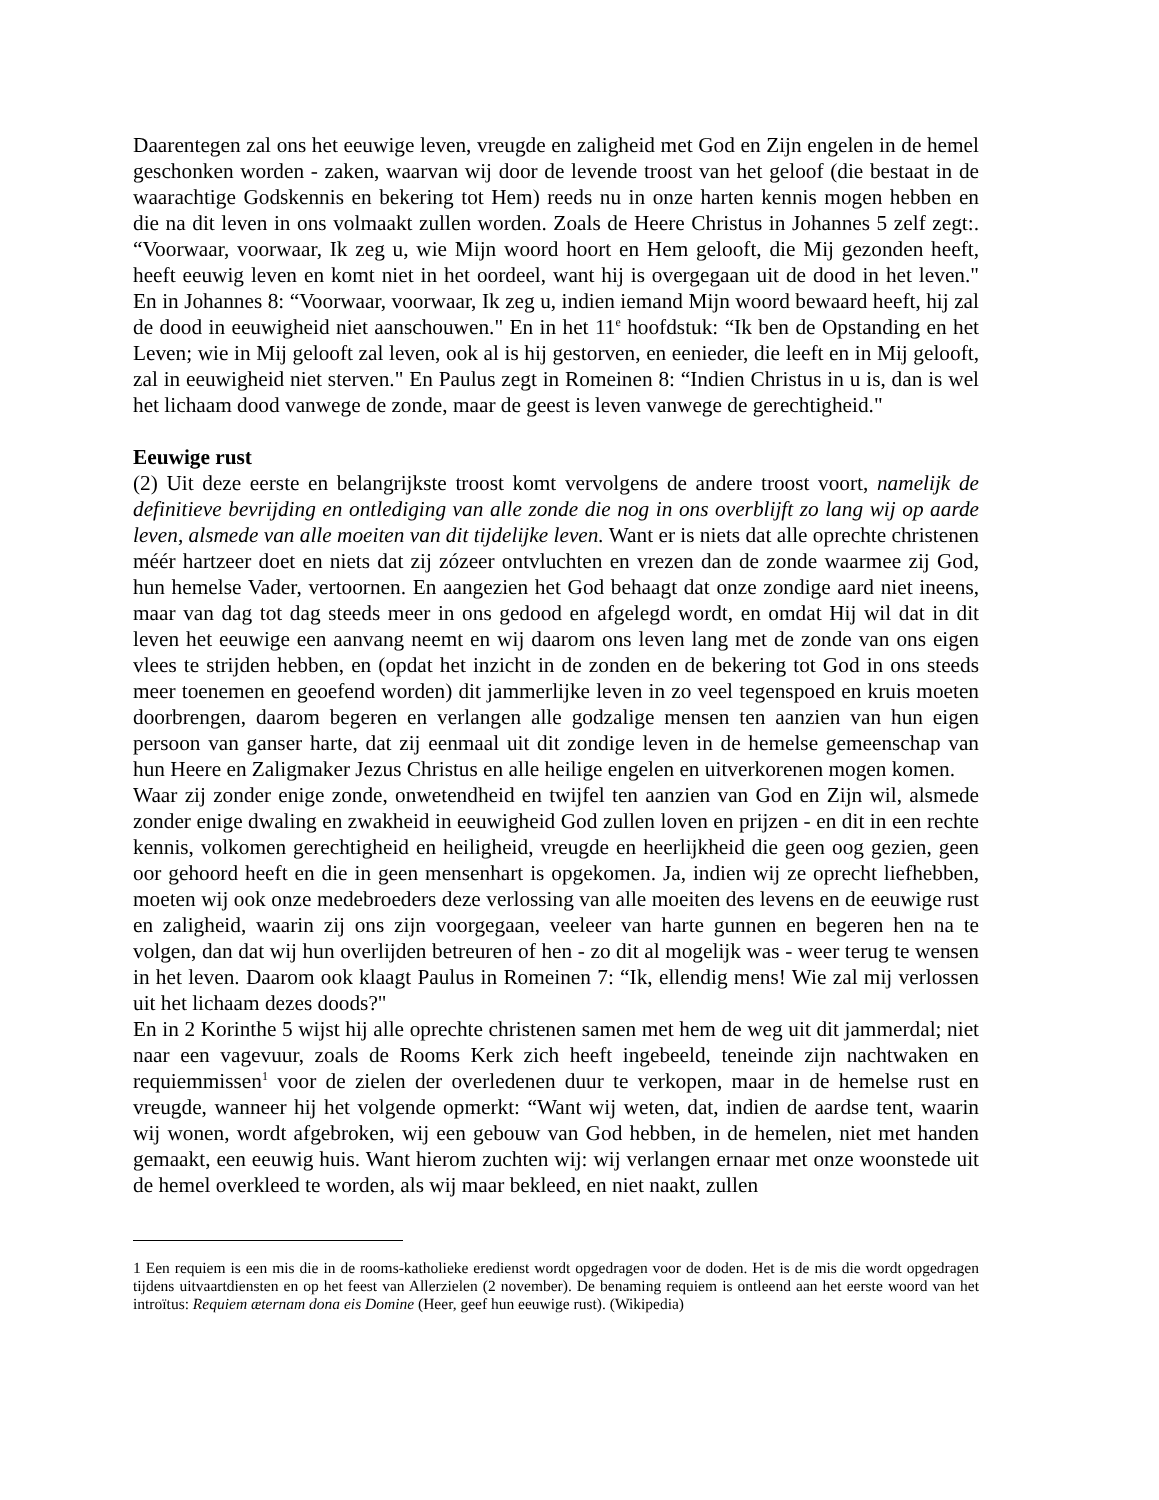Daarentegen zal ons het eeuwige leven, vreugde en zaligheid met God en Zijn engelen in de hemel geschonken worden - zaken, waarvan wij door de levende troost van het geloof (die bestaat in de waarachtige Godskennis en bekering tot Hem) reeds nu in onze harten kennis mogen hebben en die na dit leven in ons volmaakt zullen worden. Zoals de Heere Christus in Johannes 5 zelf zegt:. “Voorwaar, voorwaar, Ik zeg u, wie Mijn woord hoort en Hem gelooft, die Mij gezonden heeft, heeft eeuwig leven en komt niet in het oordeel, want hij is overgegaan uit de dood in het leven." En in Johannes 8: “Voorwaar, voorwaar, Ik zeg u, indien iemand Mijn woord bewaard heeft, hij zal de dood in eeuwigheid niet aanschouwen." En in het 11<sup>e</sup> hoofdstuk: “Ik ben de Opstanding en het Leven; wie in Mij gelooft zal leven, ook al is hij gestorven, en eenieder, die leeft en in Mij gelooft, zal in eeuwigheid niet sterven." En Paulus zegt in Romeinen 8: “Indien Christus in u is, dan is wel het lichaam dood vanwege de zonde, maar de geest is leven vanwege de gerechtigheid."
Eeuwige rust
(2) Uit deze eerste en belangrijkste troost komt vervolgens de andere troost voort, namelijk de definitieve bevrijding en ontlediging van alle zonde die nog in ons overblijft zo lang wij op aarde leven, alsmede van alle moeiten van dit tijdelijke leven. Want er is niets dat alle oprechte christenen méér hartzeer doet en niets dat zij zózeer ontvluchten en vrezen dan de zonde waarmee zij God, hun hemelse Vader, vertoornen. En aangezien het God behaagt dat onze zondige aard niet ineens, maar van dag tot dag steeds meer in ons gedood en afgelegd wordt, en omdat Hij wil dat in dit leven het eeuwige een aanvang neemt en wij daarom ons leven lang met de zonde van ons eigen vlees te strijden hebben, en (opdat het inzicht in de zonden en de bekering tot God in ons steeds meer toenemen en geoefend worden) dit jammerlijke leven in zo veel tegenspoed en kruis moeten doorbrengen, daarom begeren en verlangen alle godzalige mensen ten aanzien van hun eigen persoon van ganser harte, dat zij eenmaal uit dit zondige leven in de hemelse gemeenschap van hun Heere en Zaligmaker Jezus Christus en alle heilige engelen en uitverkorenen mogen komen.
Waar zij zonder enige zonde, onwetendheid en twijfel ten aanzien van God en Zijn wil, alsmede zonder enige dwaling en zwakheid in eeuwigheid God zullen loven en prijzen - en dit in een rechte kennis, volkomen gerechtigheid en heiligheid, vreugde en heerlijkheid die geen oog gezien, geen oor gehoord heeft en die in geen mensenhart is opgekomen. Ja, indien wij ze oprecht liefhebben, moeten wij ook onze medebroeders deze verlossing van alle moeiten des levens en de eeuwige rust en zaligheid, waarin zij ons zijn voorgegaan, veeleer van harte gunnen en begeren hen na te volgen, dan dat wij hun overlijden betreuren of hen - zo dit al mogelijk was - weer terug te wensen in het leven. Daarom ook klaagt Paulus in Romeinen 7: “Ik, ellendig mens! Wie zal mij verlossen uit het lichaam dezes doods?"
En in 2 Korinthe 5 wijst hij alle oprechte christenen samen met hem de weg uit dit jammerdal; niet naar een vagevuur, zoals de Rooms Kerk zich heeft ingebeeld, teneinde zijn nachtwaken en requiemmissen<sup>1</sup> voor de zielen der overledenen duur te verkopen, maar in de hemelse rust en vreugde, wanneer hij het volgende opmerkt: “Want wij weten, dat, indien de aardse tent, waarin wij wonen, wordt afgebroken, wij een gebouw van God hebben, in de hemelen, niet met handen gemaakt, een eeuwig huis. Want hierom zuchten wij: wij verlangen ernaar met onze woonstede uit de hemel overkleed te worden, als wij maar bekleed, en niet naakt, zullen
1 Een requiem is een mis die in de rooms-katholieke eredienst wordt opgedragen voor de doden. Het is de mis die wordt opgedragen tijdens uitvaartdiensten en op het feest van Allerzielen (2 november). De benaming requiem is ontleend aan het eerste woord van het introïtus: Requiem æternam dona eis Domine (Heer, geef hun eeuwige rust). (Wikipedia)